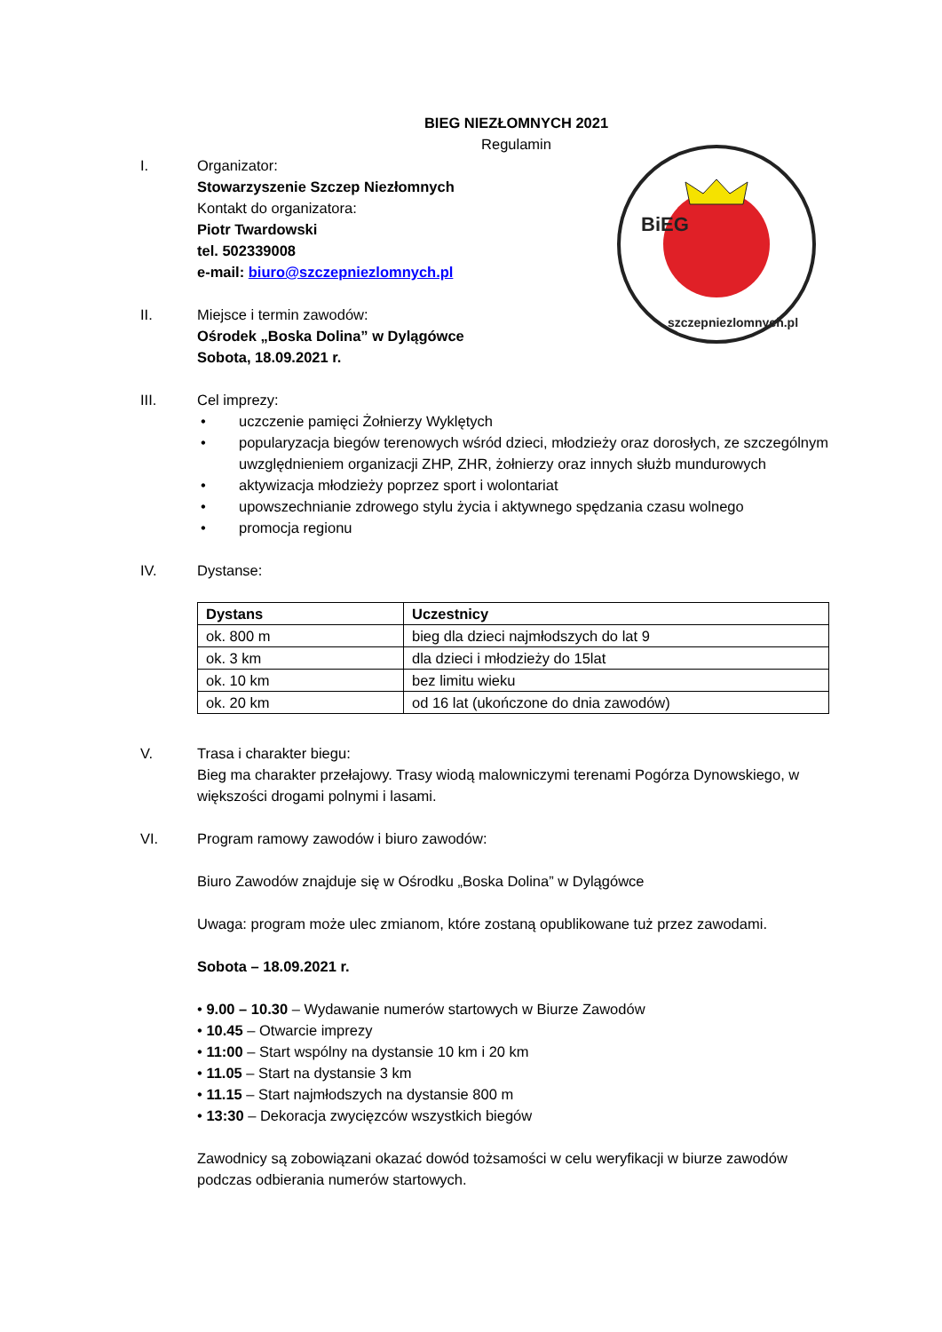BiEG
szczepniezlomnych.pl
BIEG NIEZŁOMNYCH 2021
Regulamin
I. Organizator:
Stowarzyszenie Szczep Niezłomnych
Kontakt do organizatora:
Piotr Twardowski
tel. 502339008
e-mail: biuro@szczepniezlomnych.pl
II. Miejsce i termin zawodów:
Ośrodek „Boska Dolina” w Dylągówce
Sobota, 18.09.2021 r.
III. Cel imprezy:
• uczczenie pamięci Żołnierzy Wyklętych
• popularyzacja biegów terenowych wśród dzieci, młodzieży oraz dorosłych, ze szczególnym uwzględnieniem organizacji ZHP, ZHR, żołnierzy oraz innych służb mundurowych
• aktywizacja młodzieży poprzez sport i wolontariat
• upowszechnianie zdrowego stylu życia i aktywnego spędzania czasu wolnego
• promocja regionu
IV. Dystanse:
| Dystans | Uczestnicy |
| --- | --- |
| ok. 800 m | bieg dla dzieci najmłodszych do lat 9 |
| ok. 3 km | dla dzieci i młodzieży do 15lat |
| ok. 10 km | bez limitu wieku |
| ok. 20 km | od 16 lat (ukończone do dnia zawodów) |
V. Trasa i charakter biegu:
Bieg ma charakter przełajowy. Trasy wiodą malowniczymi terenami Pogórza Dynowskiego, w większości drogami polnymi i lasami.
VI. Program ramowy zawodów i biuro zawodów:
Biuro Zawodów znajduje się w Ośrodku „Boska Dolina” w Dylągówce
Uwaga: program może ulec zmianom, które zostaną opublikowane tuż przez zawodami.
Sobota – 18.09.2021 r.
• 9.00 – 10.30 – Wydawanie numerów startowych w Biurze Zawodów
• 10.45 – Otwarcie imprezy
• 11:00 – Start wspólny na dystansie 10 km i 20 km
• 11.05 – Start na dystansie 3 km
• 11.15 – Start najmłodszych na dystansie 800 m
• 13:30 – Dekoracja zwycięzców wszystkich biegów
Zawodnicy są zobowiązani okazać dowód tożsamości w celu weryfikacji w biurze zawodów podczas odbierania numerów startowych.